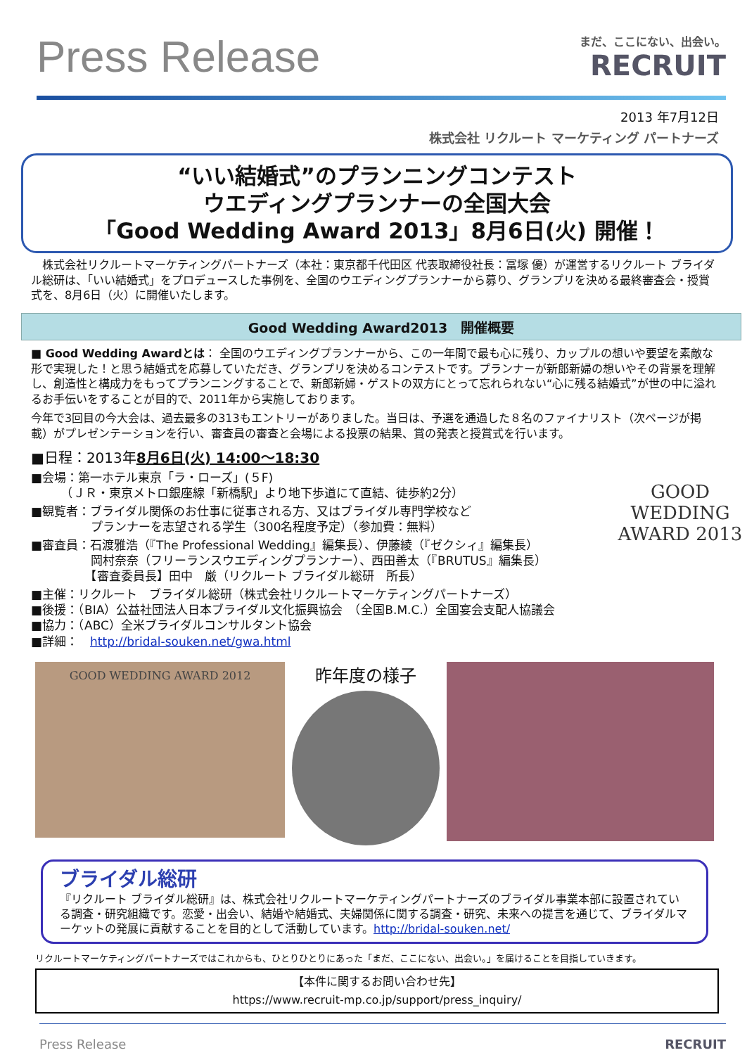Press Release
まだ、ここにない、出会い。
RECRUIT
2013 年7月12日
株式会社 リクルート マーケティング パートナーズ
“いい結婚式”のプランニングコンテスト
ウエディングプランナーの全国大会
「Good Wedding Award 2013」8月6日(火) 開催！
　株式会社リクルートマーケティングパートナーズ（本社：東京都千代田区 代表取締役社長：冨塚 優）が運営するリクルート ブライダル総研は、「いい結婚式」をプロデュースした事例を、全国のウエディングプランナーから募り、グランプリを決める最終審査会・授賞式を、8月6日（火）に開催いたします。
Good Wedding Award2013　開催概要
■ Good Wedding Awardとは： 全国のウエディングプランナーから、この一年間で最も心に残り、カップルの想いや要望を素敵な形で実現した！と思う結婚式を応募していただき、グランプリを決めるコンテストです。プランナーが新郎新婦の想いやその背景を理解し、創造性と構成力をもってプランニングすることで、新郎新婦・ゲストの双方にとって忘れられない“心に残る結婚式”が世の中に溢れるお手伝いをすることが目的で、2011年から実施しております。
今年で3回目の今大会は、過去最多の313もエントリーがありました。当日は、予選を通過した８名のファイナリスト（次ページが掲載）がプレゼンテーションを行い、審査員の審査と会場による投票の結果、賞の発表と授賞式を行います。
■日程：2013年8月6日(火) 14:00～18:30
■会場：第一ホテル東京「ラ・ローズ」(５F)
　　　（ＪＲ・東京メトロ銀座線「新橋駅」より地下歩道にて直結、徒歩約2分）
■観覧者：ブライダル関係のお仕事に従事される方、又はブライダル専門学校など
　　　　　プランナーを志望される学生（300名程度予定）（参加費：無料）
■審査員：石渡雅浩（『The Professional Wedding』編集長）、伊藤綾（『ゼクシィ』編集長）
　　　　　岡村奈奈（フリーランスウエディングプランナー）、西田善太（『BRUTUS』編集長）
　　　　　【審査委員長】田中　厳（リクルート ブライダル総研　所長）
■主催：リクルート　ブライダル総研（株式会社リクルートマーケティングパートナーズ）
■後援：（BIA）公益社団法人日本ブライダル文化振興協会　（全国B.M.C.）全国宴会支配人協議会
■協力：（ABC）全米ブライダルコンサルタント協会
■詳細：　http://bridal-souken.net/gwa.html
GOOD
WEDDING
AWARD 2013
GOOD WEDDING AWARD 2012
昨年度の様子
ブライダル総研
『リクルート ブライダル総研』は、株式会社リクルートマーケティングパートナーズのブライダル事業本部に設置されている調査・研究組織です。恋愛・出会い、結婚や結婚式、夫婦関係に関する調査・研究、未来への提言を通じて、ブライダルマーケットの発展に貢献することを目的として活動しています。http://bridal-souken.net/
リクルートマーケティングパートナーズではこれからも、ひとりひとりにあった「まだ、ここにない、出会い。」を届けることを目指していきます。
【本件に関するお問い合わせ先】
https://www.recruit-mp.co.jp/support/press_inquiry/
Press Release RECRUIT